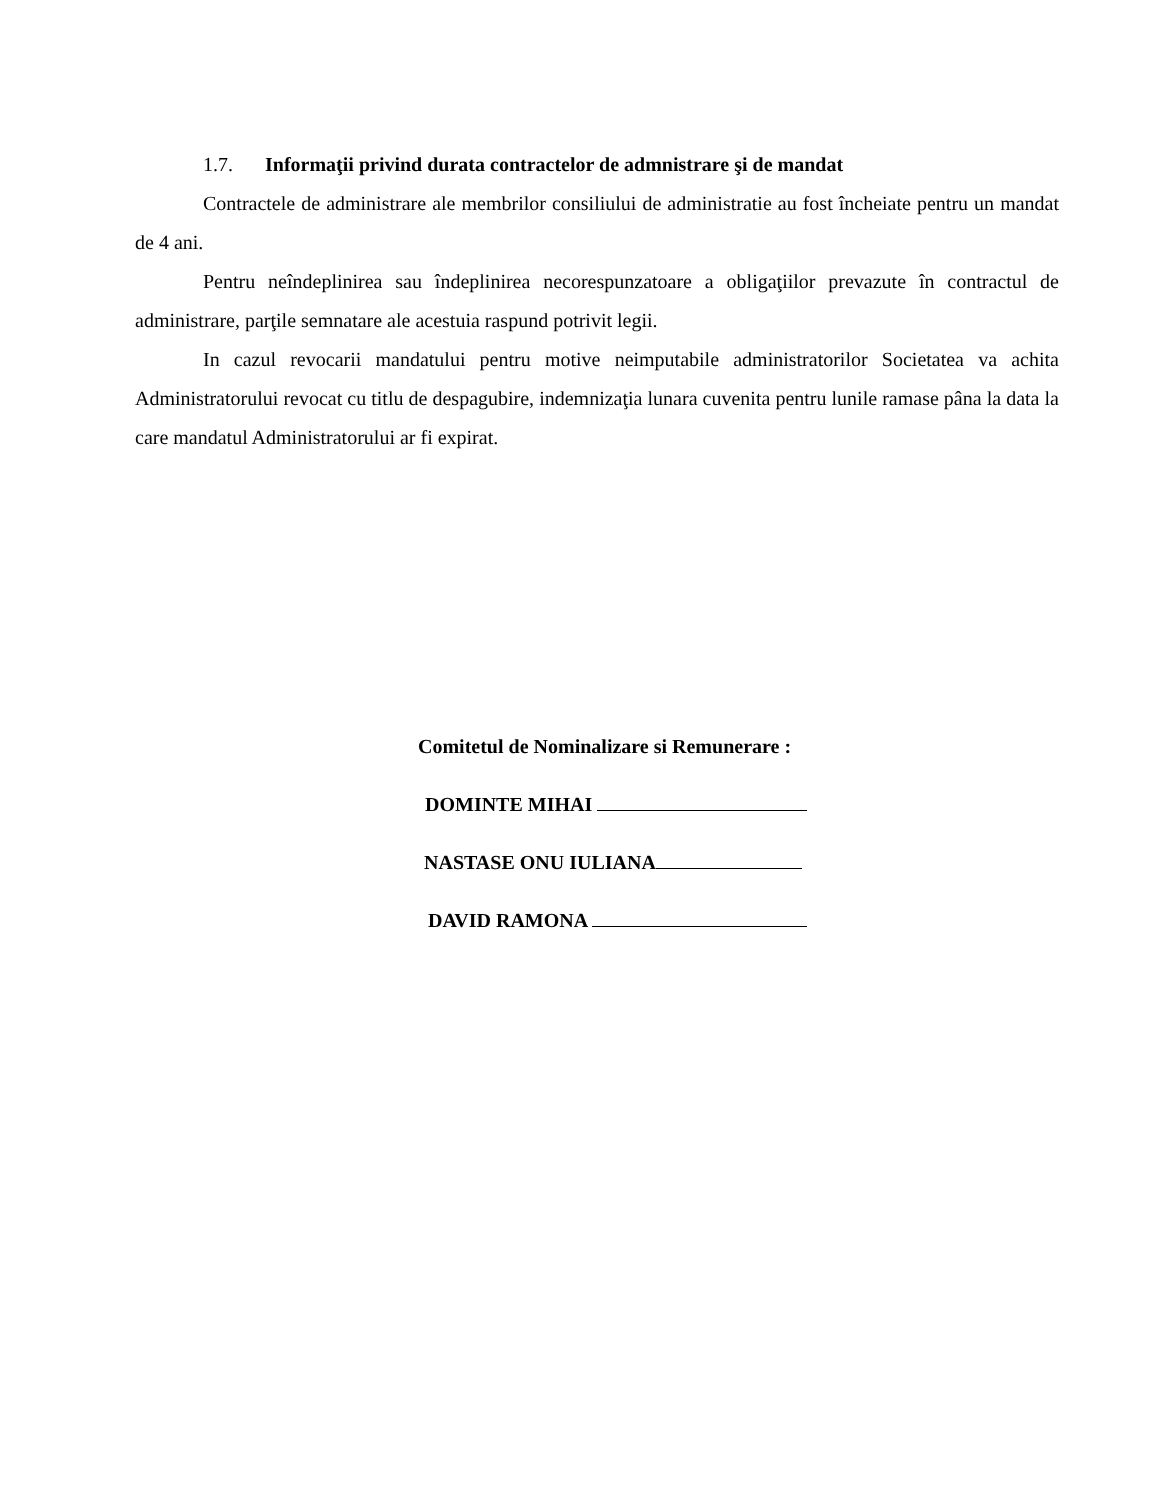1.7. Informaţii privind durata contractelor de admnistrare şi de mandat
Contractele de administrare ale membrilor consiliului de administratie au fost încheiate pentru un mandat de 4 ani.
Pentru neîndeplinirea sau îndeplinirea necorespunzatoare a obligaţiilor prevazute în contractul de administrare, parţile semnatare ale acestuia raspund potrivit legii.
In cazul revocarii mandatului pentru motive neimputabile administratorilor Societatea va achita Administratorului revocat cu titlu de despagubire, indemnizaţia lunara cuvenita pentru lunile ramase pâna la data la care mandatul Administratorului ar fi expirat.
Comitetul de Nominalizare si Remunerare :
DOMINTE MIHAI
NASTASE ONU IULIANA
DAVID RAMONA